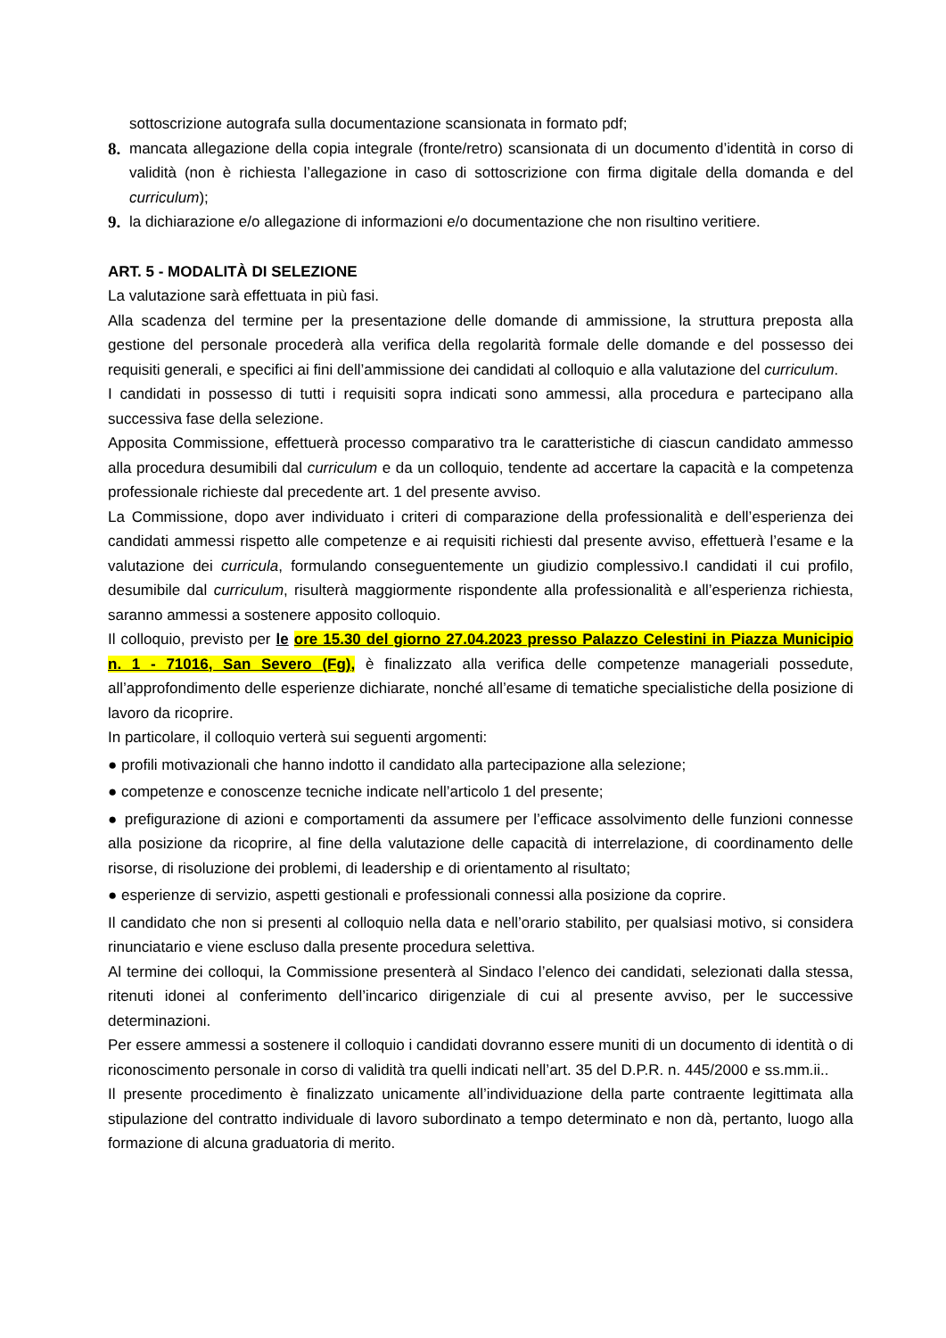sottoscrizione autografa sulla documentazione scansionata in formato pdf;
8. mancata allegazione della copia integrale (fronte/retro) scansionata di un documento d’identità in corso di validità (non è richiesta l’allegazione in caso di sottoscrizione con firma digitale della domanda e del curriculum);
9. la dichiarazione e/o allegazione di informazioni e/o documentazione che non risultino veritiere.
ART. 5 - MODALITÀ DI SELEZIONE
La valutazione sarà effettuata in più fasi.
Alla scadenza del termine per la presentazione delle domande di ammissione, la struttura preposta alla gestione del personale procederà alla verifica della regolarità formale delle domande e del possesso dei requisiti generali, e specifici ai fini dell’ammissione dei candidati al colloquio e alla valutazione del curriculum.
I candidati in possesso di tutti i requisiti sopra indicati sono ammessi, alla procedura e partecipano alla successiva fase della selezione.
Apposita Commissione, effettuerà processo comparativo tra le caratteristiche di ciascun candidato ammesso alla procedura desumibili dal curriculum e da un colloquio, tendente ad accertare la capacità e la competenza professionale richieste dal precedente art. 1 del presente avviso.
La Commissione, dopo aver individuato i criteri di comparazione della professionalità e dell’esperienza dei candidati ammessi rispetto alle competenze e ai requisiti richiesti dal presente avviso, effettuerà l’esame e la valutazione dei curricula, formulando conseguentemente un giudizio complessivo.I candidati il cui profilo, desumibile dal curriculum, risulterà maggiormente rispondente alla professionalità e all’esperienza richiesta, saranno ammessi a sostenere apposito colloquio.
Il colloquio, previsto per le ore 15.30 del giorno 27.04.2023 presso Palazzo Celestini in Piazza Municipio n. 1 - 71016, San Severo (Fg), è finalizzato alla verifica delle competenze manageriali possedute, all’approfondimento delle esperienze dichiarate, nonché all’esame di tematiche specialistiche della posizione di lavoro da ricoprire.
In particolare, il colloquio verterà sui seguenti argomenti:
● profili motivazionali che hanno indotto il candidato alla partecipazione alla selezione;
● competenze e conoscenze tecniche indicate nell’articolo 1 del presente;
● prefigurazione di azioni e comportamenti da assumere per l’efficace assolvimento delle funzioni connesse alla posizione da ricoprire, al fine della valutazione delle capacità di interrelazione, di coordinamento delle risorse, di risoluzione dei problemi, di leadership e di orientamento al risultato;
● esperienze di servizio, aspetti gestionali e professionali connessi alla posizione da coprire.
Il candidato che non si presenti al colloquio nella data e nell’orario stabilito, per qualsiasi motivo, si considera rinunciatario e viene escluso dalla presente procedura selettiva.
Al termine dei colloqui, la Commissione presenterà al Sindaco l’elenco dei candidati, selezionati dalla stessa, ritenuti idonei al conferimento dell’incarico dirigenziale di cui al presente avviso, per le successive determinazioni.
Per essere ammessi a sostenere il colloquio i candidati dovranno essere muniti di un documento di identità o di riconoscimento personale in corso di validità tra quelli indicati nell’art. 35 del D.P.R. n. 445/2000 e ss.mm.ii..
Il presente procedimento è finalizzato unicamente all’individuazione della parte contraente legittimata alla stipulazione del contratto individuale di lavoro subordinato a tempo determinato e non dà, pertanto, luogo alla formazione di alcuna graduatoria di merito.